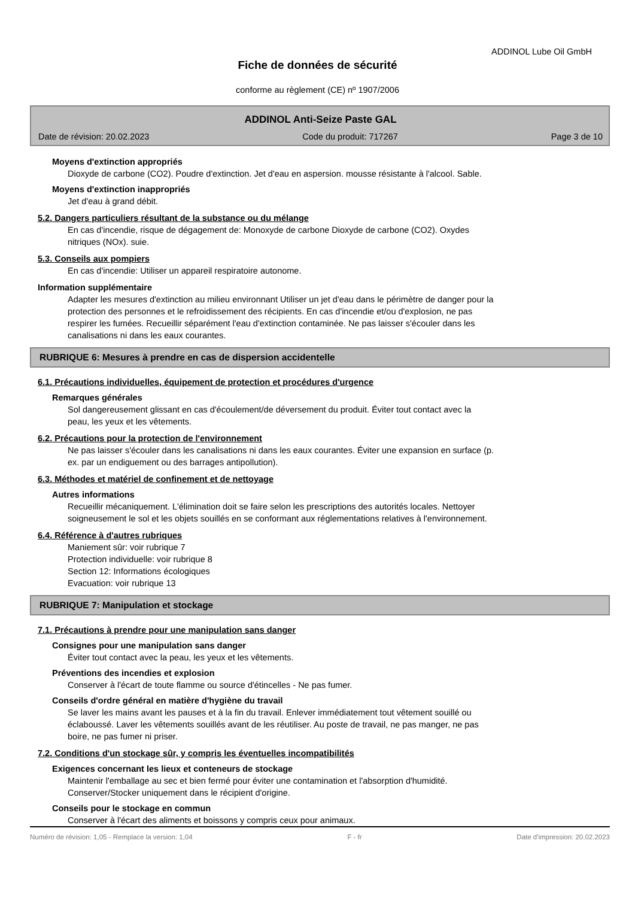ADDINOL Lube Oil GmbH
Fiche de données de sécurité
conforme au règlement (CE) nº 1907/2006
ADDINOL Anti-Seize Paste GAL
Date de révision: 20.02.2023 Code du produit: 717267 Page 3 de 10
Moyens d'extinction appropriés
Dioxyde de carbone (CO2). Poudre d'extinction. Jet d'eau en aspersion. mousse résistante à l'alcool. Sable.
Moyens d'extinction inappropriés
Jet d'eau à grand débit.
5.2. Dangers particuliers résultant de la substance ou du mélange
En cas d'incendie, risque de dégagement de: Monoxyde de carbone Dioxyde de carbone (CO2). Oxydes
nitriques (NOx). suie.
5.3. Conseils aux pompiers
En cas d'incendie: Utiliser un appareil respiratoire autonome.
Information supplémentaire
Adapter les mesures d'extinction au milieu environnant Utiliser un jet d'eau dans le périmètre de danger pour la
protection des personnes et le refroidissement des récipients. En cas d'incendie et/ou d'explosion, ne pas
respirer les fumées. Recueillir séparément l'eau d'extinction contaminée. Ne pas laisser s'écouler dans les
canalisations ni dans les eaux courantes.
RUBRIQUE 6: Mesures à prendre en cas de dispersion accidentelle
6.1. Précautions individuelles, équipement de protection et procédures d'urgence
Remarques générales
Sol dangereusement glissant en cas d'écoulement/de déversement du produit. Éviter tout contact avec la
peau, les yeux et les vêtements.
6.2. Précautions pour la protection de l'environnement
Ne pas laisser s'écouler dans les canalisations ni dans les eaux courantes. Éviter une expansion en surface (p.
ex. par un endiguement ou des barrages antipollution).
6.3. Méthodes et matériel de confinement et de nettoyage
Autres informations
Recueillir mécaniquement. L'élimination doit se faire selon les prescriptions des autorités locales. Nettoyer
soigneusement le sol et les objets souillés en se conformant aux réglementations relatives à l'environnement.
6.4. Référence à d'autres rubriques
Maniement sûr: voir rubrique 7
Protection individuelle: voir rubrique 8
Section 12: Informations écologiques
Evacuation: voir rubrique 13
RUBRIQUE 7: Manipulation et stockage
7.1. Précautions à prendre pour une manipulation sans danger
Consignes pour une manipulation sans danger
Éviter tout contact avec la peau, les yeux et les vêtements.
Préventions des incendies et explosion
Conserver à l'écart de toute flamme ou source d'étincelles - Ne pas fumer.
Conseils d'ordre général en matière d'hygiène du travail
Se laver les mains avant les pauses et à la fin du travail. Enlever immédiatement tout vêtement souillé ou
éclaboussé. Laver les vêtements souillés avant de les réutiliser. Au poste de travail, ne pas manger, ne pas
boire, ne pas fumer ni priser.
7.2. Conditions d'un stockage sûr, y compris les éventuelles incompatibilités
Exigences concernant les lieux et conteneurs de stockage
Maintenir l'emballage au sec et bien fermé pour éviter une contamination et l'absorption d'humidité.
Conserver/Stocker uniquement dans le récipient d'origine.
Conseils pour le stockage en commun
Conserver à l'écart des aliments et boissons y compris ceux pour animaux.
Numéro de révision: 1,05 - Remplace la version: 1,04 F - fr Date d'impression: 20.02.2023